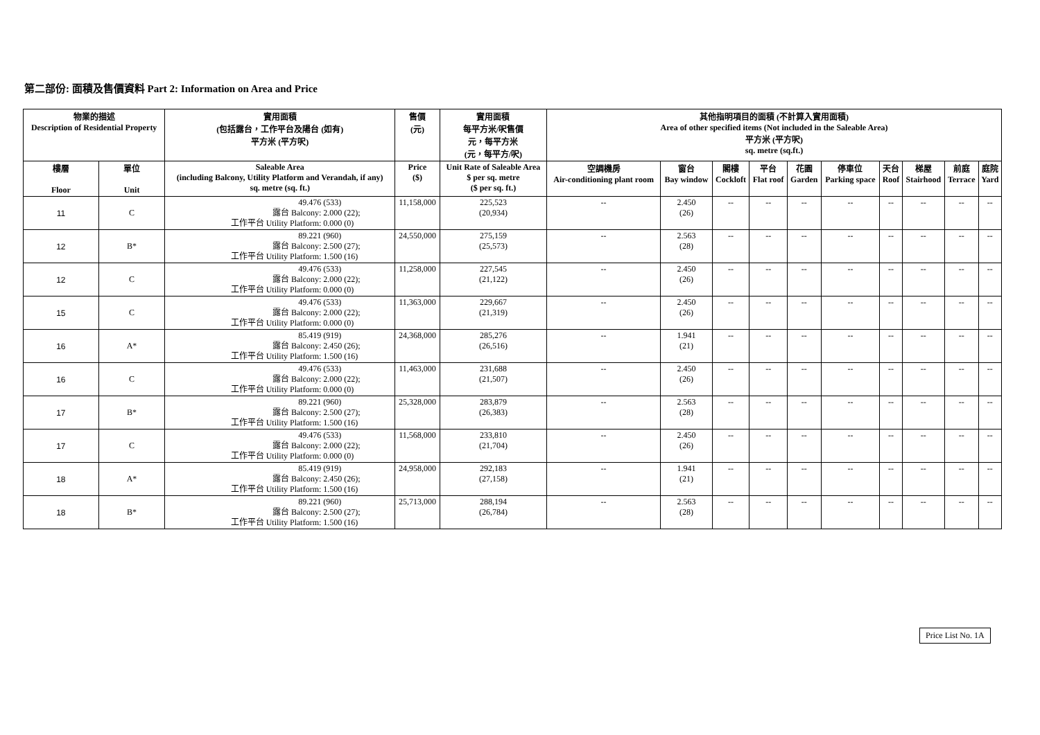第二部份: 面積及售價資料 Part 2: Information on Area and Price
| 物業的描述 Description of Residential Property | | 實用面積 (包括露台，工作平台及陽台 (如有) 平方米 (平方呎) | 售價 (元) | 實用面積 每平方米/呎售價 元，每平方米 (元，每平方/呎) | 其他指明項目的面積 (不計算入實用面積) Area of other specified items (Not included in the Saleable Area) 平方米 (平方呎) sq. metre (sq.ft.) | | | | | | | | | |
| --- | --- | --- | --- | --- | --- | --- | --- | --- | --- | --- | --- | --- | --- | --- |
| 樓層 Floor | 單位 Unit | Saleable Area (including Balcony, Utility Platform and Verandah, if any) sq. metre (sq. ft.) | Price ($) | Unit Rate of Saleable Area $ per sq. metre ($ per sq. ft.) | 空調機房 Air-conditioning plant room | 窗台 Bay window | 閣樓 Cockloft | 平台 Flat roof | 花園 Garden | 停車位 Parking space | 天台 Roof | 梯屋 Stairhood | 前庭 Terrace | 庭院 Yard |
| 11 | C | 49.476 (533) 露台 Balcony: 2.000 (22); 工作平台 Utility Platform: 0.000 (0) | 11,158,000 | 225,523 (20,934) | -- | 2.450 (26) | -- | -- | -- | -- | -- | -- | -- | -- |
| 12 | B* | 89.221 (960) 露台 Balcony: 2.500 (27); 工作平台 Utility Platform: 1.500 (16) | 24,550,000 | 275,159 (25,573) | -- | 2.563 (28) | -- | -- | -- | -- | -- | -- | -- | -- |
| 12 | C | 49.476 (533) 露台 Balcony: 2.000 (22); 工作平台 Utility Platform: 0.000 (0) | 11,258,000 | 227,545 (21,122) | -- | 2.450 (26) | -- | -- | -- | -- | -- | -- | -- | -- |
| 15 | C | 49.476 (533) 露台 Balcony: 2.000 (22); 工作平台 Utility Platform: 0.000 (0) | 11,363,000 | 229,667 (21,319) | -- | 2.450 (26) | -- | -- | -- | -- | -- | -- | -- | -- |
| 16 | A* | 85.419 (919) 露台 Balcony: 2.450 (26); 工作平台 Utility Platform: 1.500 (16) | 24,368,000 | 285,276 (26,516) | -- | 1.941 (21) | -- | -- | -- | -- | -- | -- | -- | -- |
| 16 | C | 49.476 (533) 露台 Balcony: 2.000 (22); 工作平台 Utility Platform: 0.000 (0) | 11,463,000 | 231,688 (21,507) | -- | 2.450 (26) | -- | -- | -- | -- | -- | -- | -- | -- |
| 17 | B* | 89.221 (960) 露台 Balcony: 2.500 (27); 工作平台 Utility Platform: 1.500 (16) | 25,328,000 | 283,879 (26,383) | -- | 2.563 (28) | -- | -- | -- | -- | -- | -- | -- | -- |
| 17 | C | 49.476 (533) 露台 Balcony: 2.000 (22); 工作平台 Utility Platform: 0.000 (0) | 11,568,000 | 233,810 (21,704) | -- | 2.450 (26) | -- | -- | -- | -- | -- | -- | -- | -- |
| 18 | A* | 85.419 (919) 露台 Balcony: 2.450 (26); 工作平台 Utility Platform: 1.500 (16) | 24,958,000 | 292,183 (27,158) | -- | 1.941 (21) | -- | -- | -- | -- | -- | -- | -- | -- |
| 18 | B* | 89.221 (960) 露台 Balcony: 2.500 (27); 工作平台 Utility Platform: 1.500 (16) | 25,713,000 | 288,194 (26,784) | -- | 2.563 (28) | -- | -- | -- | -- | -- | -- | -- | -- |
Price List No. 1A